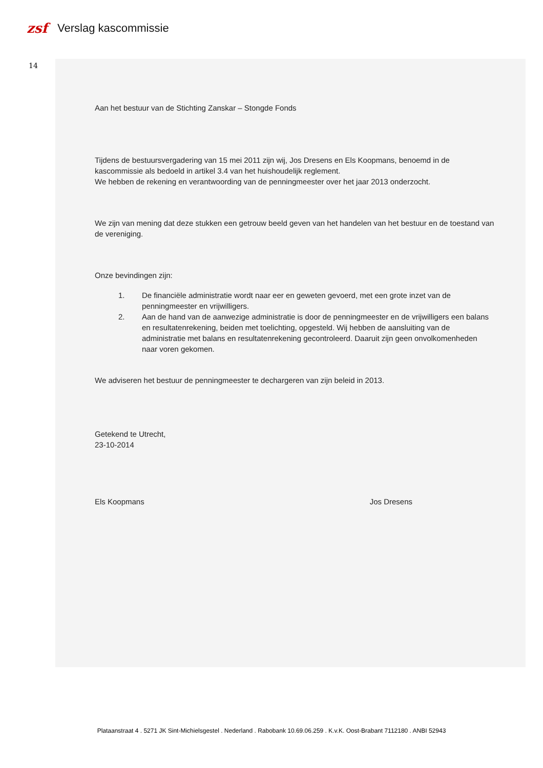zsf
Verslag kascommissie
14
Aan het bestuur van de Stichting Zanskar – Stongde Fonds
Tijdens de bestuursvergadering van 15 mei 2011 zijn wij, Jos Dresens en Els Koopmans, benoemd in de kascommissie als bedoeld in artikel 3.4 van het huishoudelijk reglement.
We hebben de rekening en verantwoording van de penningmeester over het jaar 2013 onderzocht.
We zijn van mening dat deze stukken een getrouw beeld geven van het handelen van het bestuur en de toestand van de vereniging.
Onze bevindingen zijn:
1. De financiële administratie wordt naar eer en geweten gevoerd, met een grote inzet van de penningmeester en vrijwilligers.
2. Aan de hand van de aanwezige administratie is door de penningmeester en de vrijwilligers een balans en resultatenrekening, beiden met toelichting, opgesteld. Wij hebben de aansluiting van de administratie met balans en resultatenrekening gecontroleerd. Daaruit zijn geen onvolkomenheden naar voren gekomen.
We adviseren het bestuur de penningmeester te dechargeren van zijn beleid in 2013.
Getekend te Utrecht,
23-10-2014
Els Koopmans Jos Dresens
Plataanstraat 4 . 5271 JK Sint-Michielsgestel . Nederland . Rabobank 10.69.06.259 . K.v.K. Oost-Brabant 7112180 . ANBI 52943